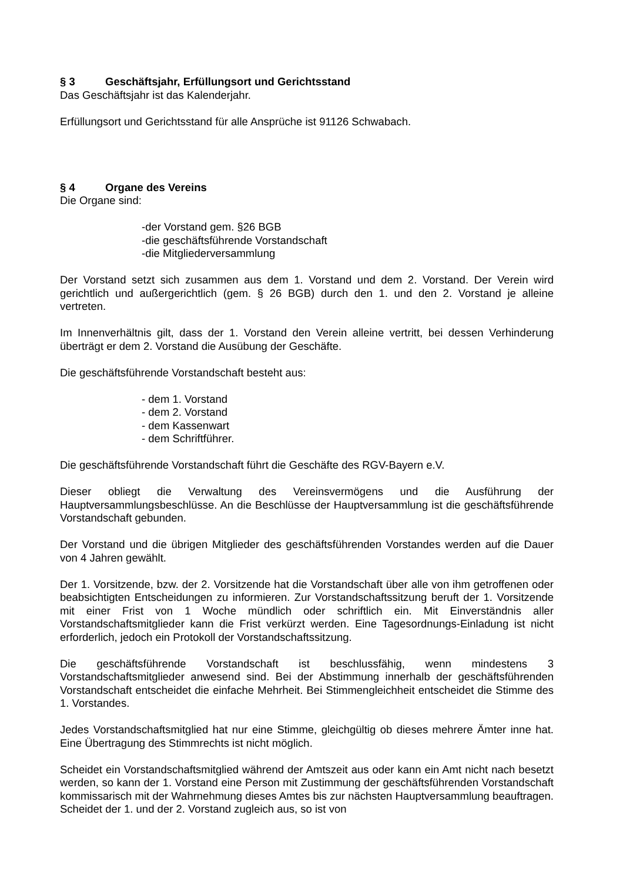§ 3 Geschäftsjahr, Erfüllungsort und Gerichtsstand
Das Geschäftsjahr ist das Kalenderjahr.
Erfüllungsort und Gerichtsstand für alle Ansprüche ist 91126 Schwabach.
§ 4 Organe des Vereins
Die Organe sind:
-der Vorstand gem. §26 BGB
-die geschäftsführende Vorstandschaft
-die Mitgliederversammlung
Der Vorstand setzt sich zusammen aus dem 1. Vorstand und dem 2. Vorstand. Der Verein wird gerichtlich und außergerichtlich (gem. § 26 BGB) durch den 1. und den 2. Vorstand je alleine vertreten.
Im Innenverhältnis gilt, dass der 1. Vorstand den Verein alleine vertritt, bei dessen Verhinderung überträgt er dem 2. Vorstand die Ausübung der Geschäfte.
Die geschäftsführende Vorstandschaft besteht aus:
- dem 1. Vorstand
- dem 2. Vorstand
- dem Kassenwart
- dem Schriftführer.
Die geschäftsführende Vorstandschaft führt die Geschäfte des RGV-Bayern e.V.
Dieser obliegt die Verwaltung des Vereinsvermögens und die Ausführung der Hauptversammlungsbeschlüsse. An die Beschlüsse der Hauptversammlung ist die geschäftsführende Vorstandschaft gebunden.
Der Vorstand und die übrigen Mitglieder des geschäftsführenden Vorstandes werden auf die Dauer von 4 Jahren gewählt.
Der 1. Vorsitzende, bzw. der 2. Vorsitzende hat die Vorstandschaft über alle von ihm getroffenen oder beabsichtigten Entscheidungen zu informieren. Zur Vorstandschaftssitzung beruft der 1. Vorsitzende mit einer Frist von 1 Woche mündlich oder schriftlich ein. Mit Einverständnis aller Vorstandschaftsmitglieder kann die Frist verkürzt werden. Eine Tagesordnungs-Einladung ist nicht erforderlich, jedoch ein Protokoll der Vorstandschaftssitzung.
Die geschäftsführende Vorstandschaft ist beschlussfähig, wenn mindestens 3 Vorstandschaftsmitglieder anwesend sind. Bei der Abstimmung innerhalb der geschäftsführenden Vorstandschaft entscheidet die einfache Mehrheit. Bei Stimmengleichheit entscheidet die Stimme des 1. Vorstandes.
Jedes Vorstandschaftsmitglied hat nur eine Stimme, gleichgültig ob dieses mehrere Ämter inne hat. Eine Übertragung des Stimmrechts ist nicht möglich.
Scheidet ein Vorstandschaftsmitglied während der Amtszeit aus oder kann ein Amt nicht nach besetzt werden, so kann der 1. Vorstand eine Person mit Zustimmung der geschäftsführenden Vorstandschaft kommissarisch mit der Wahrnehmung dieses Amtes bis zur nächsten Hauptversammlung beauftragen. Scheidet der 1. und der 2. Vorstand zugleich aus, so ist von